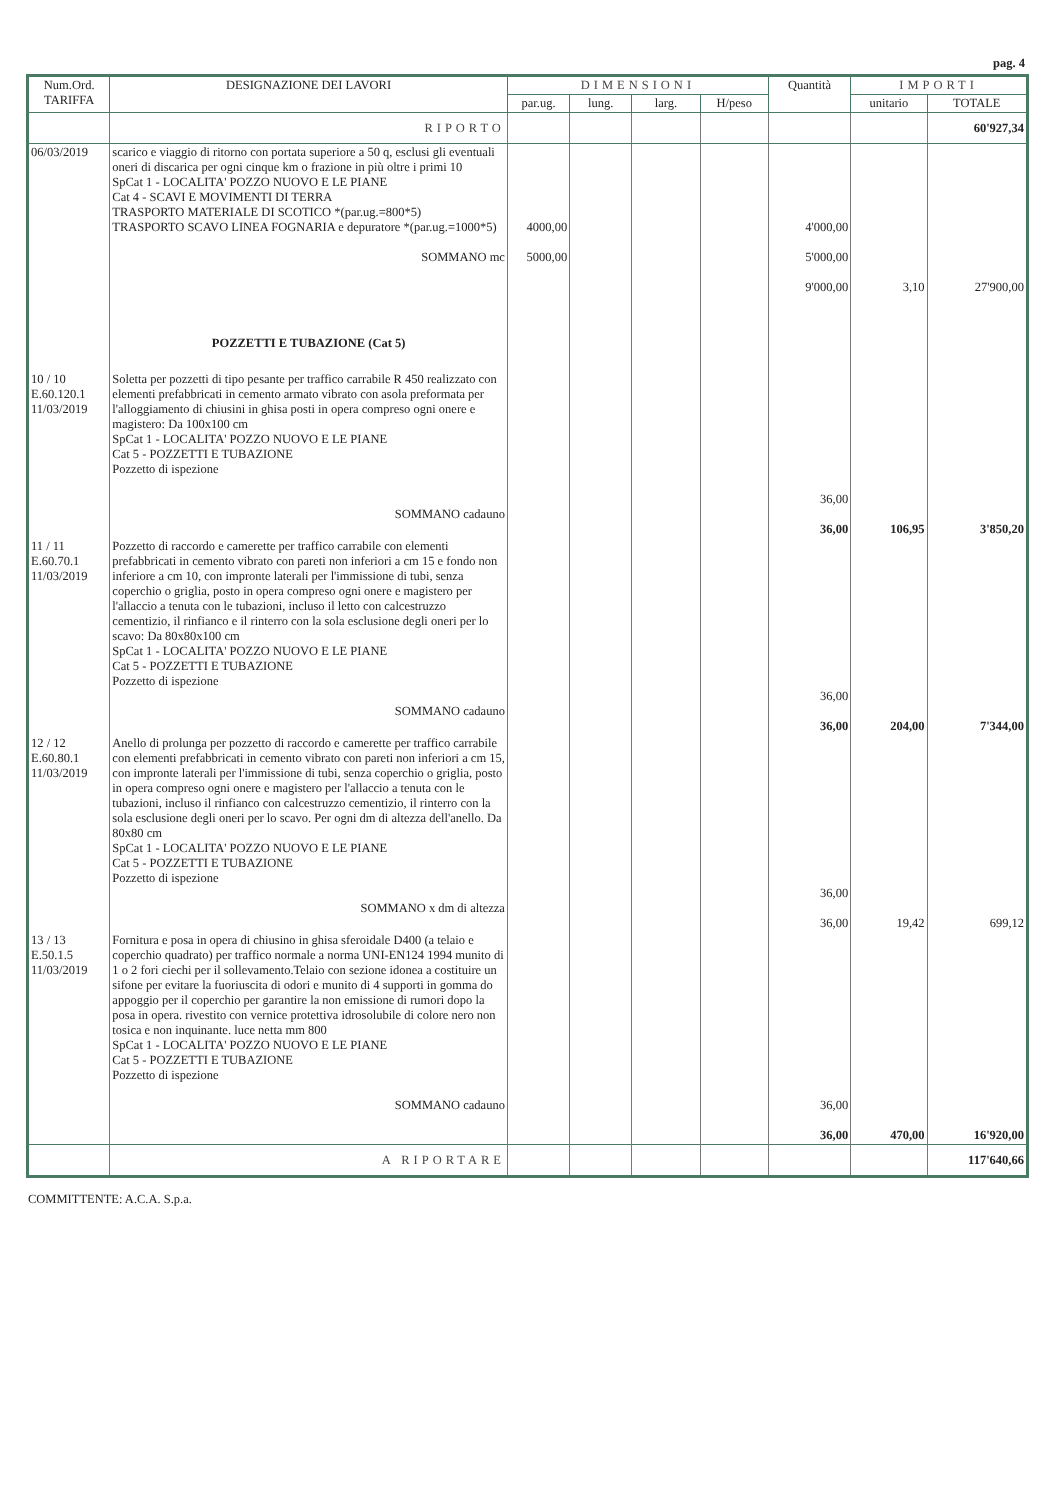pag. 4
| Num.Ord. TARIFFA | DESIGNAZIONE DEI LAVORI | DIMENSIONI | | | | Quantità | IMPORTI | |
| --- | --- | --- | --- | --- | --- | --- | --- | --- |
| | | par.ug. | lung. | larg. | H/peso | | unitario | TOTALE |
| | RIPORTO | | | | | | | 60'927,34 |
| 06/03/2019 | scarico e viaggio di ritorno con portata superiore a 50 q, esclusi gli eventuali oneri di discarica per ogni cinque km o frazione in più oltre i primi 10 SpCat 1 - LOCALITA' POZZO NUOVO E LE PIANE Cat 4 - SCAVI E MOVIMENTI DI TERRA TRASPORTO MATERIALE DI SCOTICO *(par.ug.=800*5) TRASPORTO SCAVO LINEA FOGNARIA e depuratore *(par.ug.=1000*5) SOMMANO mc | 4000,00 5000,00 | | | | 4'000,00 5'000,00 9'000,00 | 3,10 | 27'900,00 |
| | POZZETTI E TUBAZIONE (Cat 5) | | | | | | | |
| 10 / 10 E.60.120.1 11/03/2019 | Soletta per pozzetti di tipo pesante per traffico carrabile R 450 realizzato con elementi prefabbricati in cemento armato vibrato con asola preformata per l'alloggiamento di chiusini in ghisa posti in opera compreso ogni onere e magistero: Da 100x100 cm SpCat 1 - LOCALITA' POZZO NUOVO E LE PIANE Cat 5 - POZZETTI E TUBAZIONE Pozzetto di ispezione SOMMANO cadauno | | | | | 36,00 36,00 | 106,95 | 3'850,20 |
| 11 / 11 E.60.70.1 11/03/2019 | Pozzetto di raccordo e camerette per traffico carrabile con elementi prefabbricati in cemento vibrato con pareti non inferiori a cm 15 e fondo non inferiore a cm 10, con impronte laterali per l'immissione di tubi, senza coperchio o griglia, posto in opera compreso ogni onere e magistero per l'allaccio a tenuta con le tubazioni, incluso il letto con calcestruzzo cementizio, il rinfianco e il rinterro con la sola esclusione degli oneri per lo scavo: Da 80x80x100 cm SpCat 1 - LOCALITA' POZZO NUOVO E LE PIANE Cat 5 - POZZETTI E TUBAZIONE Pozzetto di ispezione SOMMANO cadauno | | | | | 36,00 36,00 | 204,00 | 7'344,00 |
| 12 / 12 E.60.80.1 11/03/2019 | Anello di prolunga per pozzetto di raccordo e camerette per traffico carrabile con elementi prefabbricati in cemento vibrato con pareti non inferiori a cm 15, con impronte laterali per l'immissione di tubi, senza coperchio o griglia, posto in opera compreso ogni onere e magistero per l'allaccio a tenuta con le tubazioni, incluso il rinfianco con calcestruzzo cementizio, il rinterro con la sola esclusione degli oneri per lo scavo. Per ogni dm di altezza dell'anello. Da 80x80 cm SpCat 1 - LOCALITA' POZZO NUOVO E LE PIANE Cat 5 - POZZETTI E TUBAZIONE Pozzetto di ispezione SOMMANO x dm di altezza | | | | | 36,00 36,00 | 19,42 | 699,12 |
| 13 / 13 E.50.1.5 11/03/2019 | Fornitura e posa in opera di chiusino in ghisa sferoidale D400 (a telaio e coperchio quadrato) per traffico normale a norma UNI-EN124 1994 munito di 1 o 2 fori ciechi per il sollevamento.Telaio con sezione idonea a costituire un sifone per evitare la fuoriuscita di odori e munito di 4 supporti in gomma do appoggio per il coperchio per garantire la non emissione di rumori dopo la posa in opera. rivestito con vernice protettiva idrosolubile di colore nero non tosica e non inquinante. luce netta mm 800 SpCat 1 - LOCALITA' POZZO NUOVO E LE PIANE Cat 5 - POZZETTI E TUBAZIONE Pozzetto di ispezione SOMMANO cadauno | | | | | 36,00 36,00 | 470,00 | 16'920,00 |
| | A RIPORTARE | | | | | | | 117'640,66 |
COMMITTENTE: A.C.A. S.p.a.